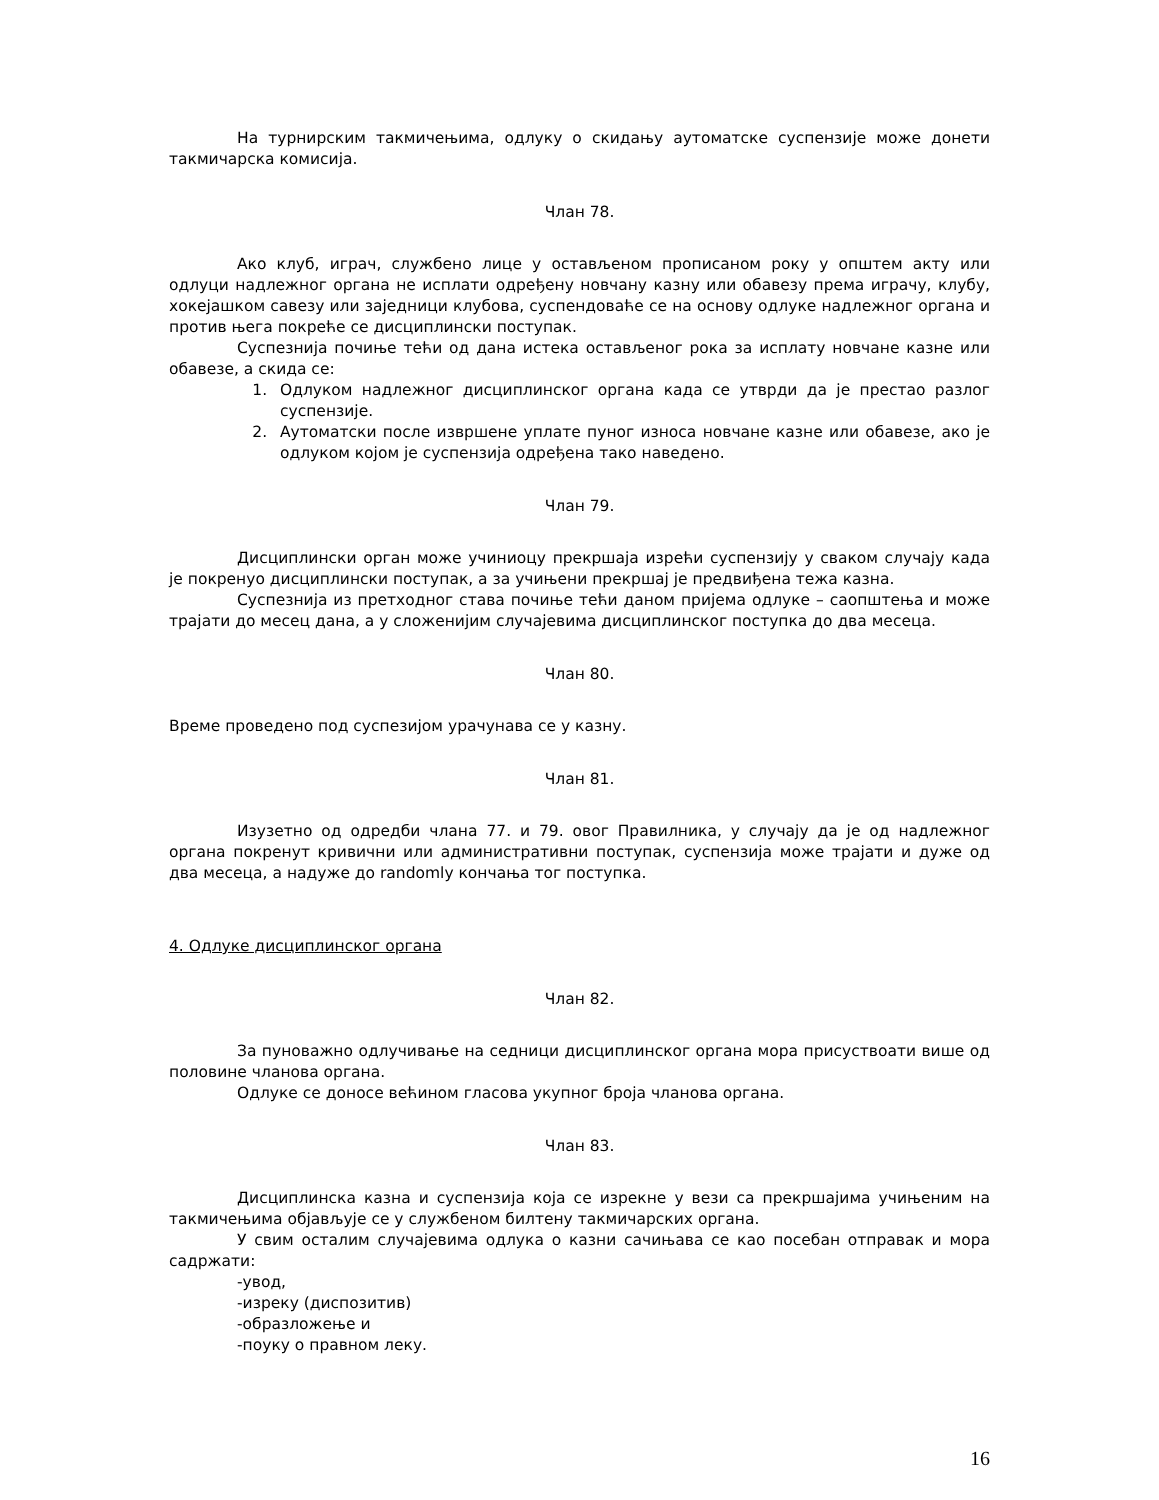На турнирским такмичењима, одлуку о скидању аутоматске суспензије може донети такмичарска комисија.
Члан 78.
Ако клуб, играч, службено лице у остављеном прописаном року у општем акту или одлуци надлежног органа не исплати одређену новчану казну или обавезу према играчу, клубу, хокејашком савезу или заједници клубова, суспендоваће се на основу одлуке надлежног органа и против њега покреће се дисциплински поступак.
Суспезнија почиње тећи од дана истека остављеног рока за исплату новчане казне или обавезе, а скида се:
1. Одлуком надлежног дисциплинског органа када се утврди да је престао разлог суспензије.
2. Аутоматски после извршене уплате пуног износа новчане казне или обавезе, ако је одлуком којом је суспензија одређена тако наведено.
Члан 79.
Дисциплински орган може учиниоцу прекршаја изрећи суспензију у сваком случају када је покренуо дисциплински поступак, а за учињени прекршај је предвиђена тежа казна.
Суспезнија из претходног става почиње тећи даном пријема одлуке – саопштења и може трајати до месец дана, а у сложенијим случајевима дисциплинског поступка до два месеца.
Члан 80.
Време проведено под суспезијом урачунава се у казну.
Члан 81.
Изузетно од одредби члана 77. и 79. овог Правилника, у случају да је од надлежног органа покренут кривични или административни поступак, суспензија може трајати и дуже од два месеца, а надуже до randomly кончања тог поступка.
4. Одлуке дисциплинског органа
Члан 82.
За пуноважно одлучивање на седници дисциплинског органа мора присуствоати више од половине чланова органа.
Одлуке се доносе већином гласова укупног броја чланова органа.
Члан 83.
Дисциплинска казна и суспензија која се изрекне у вези са прекршајима учињеним на такмичењима објављује се у службеном билтену такмичарских органа.
У свим осталим случајевима одлука о казни сачињава се као посебан отправак и мора садржати:
-увод,
-изреку (диспозитив)
-образложење и
-поуку о правном леку.
16